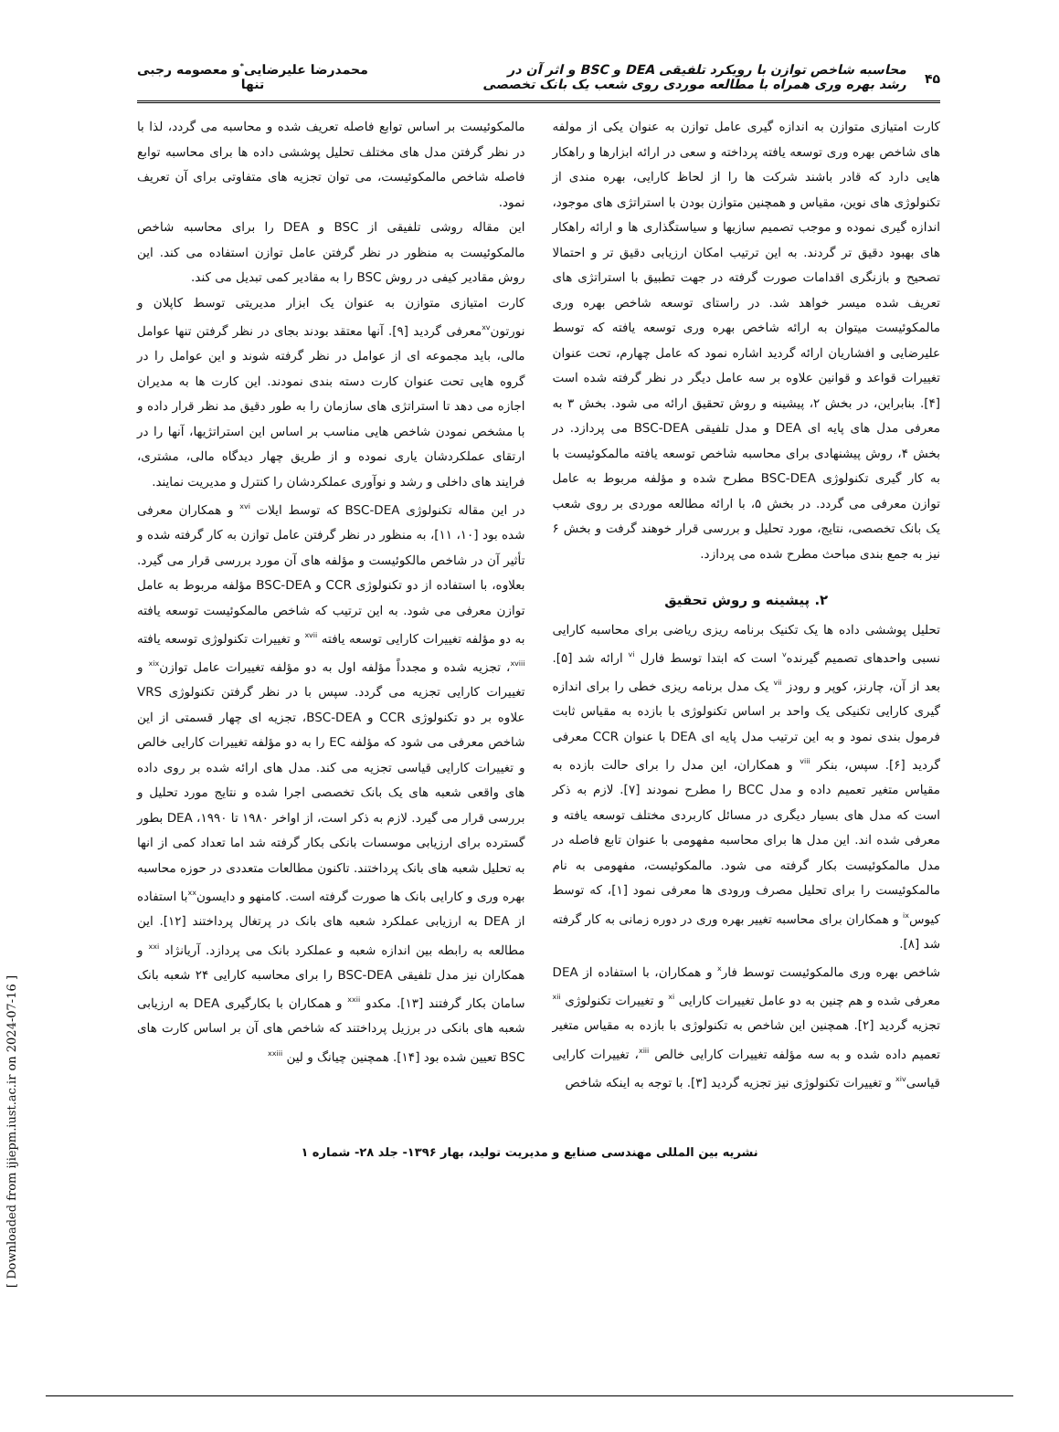۴۵
محاسبه شاخص توازن با رویکرد تلفیقی DEA و BSC و اثر آن در
رشد بهره وری همراه با مطالعه موردی روی شعب یک بانک تخصصی
محمدرضا علیرضایی<sup>*</sup>و معصومه رجبی
تنها
کارت امتیازی متوازن به اندازه گیری عامل توازن به عنوان یکی از مولفه های شاخص بهره وری توسعه یافته پرداخته و سعی در ارائه ابزارها و راهکار هایی دارد که قادر باشند شرکت ها را از لحاظ کارایی، بهره مندی از تکنولوژی های نوین، مقیاس و همچنین متوازن بودن با استراتژی های موجود، اندازه گیری نموده و موجب تصمیم سازیها و سیاستگذاری ها و ارائه راهکار های بهبود دقیق تر گردند. به این ترتیب امکان ارزیابی دقیق تر و احتمالا تصحیح و بازنگری اقدامات صورت گرفته در جهت تطبیق با استراتژی های تعریف شده میسر خواهد شد. در راستای توسعه شاخص بهره وری مالمکوئیست میتوان به ارائه شاخص بهره وری توسعه یافته که توسط علیرضایی و افشاریان ارائه گردید اشاره نمود که عامل چهارم، تحت عنوان تغییرات قواعد و قوانین علاوه بر سه عامل دیگر در نظر گرفته شده است [۴]. بنابراین، در بخش ۲، پیشینه و روش تحقیق ارائه می شود. بخش ۳ به معرفی مدل های پایه ای DEA و مدل تلفیقی BSC-DEA می پردازد. در بخش ۴، روش پیشنهادی برای محاسبه شاخص توسعه یافته مالمکوئیست با به کار گیری تکنولوژی BSC-DEA مطرح شده و مؤلفه مربوط به عامل توازن معرفی می گردد. در بخش ۵، با ارائه مطالعه موردی بر روی شعب یک بانک تخصصی، نتایج، مورد تحلیل و بررسی قرار خوهند گرفت و بخش ۶ نیز به جمع بندی مباحث مطرح شده می پردازد.
۲. پیشینه و روش تحقیق
تحلیل پوششی داده ها یک تکنیک برنامه ریزی ریاضی برای محاسبه کارایی نسبی واحدهای تصمیم گیرنده<sup>v</sup> است که ابتدا توسط فارل <sup>vi</sup> ارائه شد [۵]. بعد از آن، چارنز، کوپر و رودز <sup>vii</sup> یک مدل برنامه ریزی خطی را برای اندازه گیری کارایی تکنیکی یک واحد بر اساس تکنولوژی با بازده به مقیاس ثابت فرمول بندی نمود و به این ترتیب مدل پایه ای DEA با عنوان CCR معرفی گردید [۶]. سپس، بنکر <sup>viii</sup> و همکاران، این مدل را برای حالت بازده به مقیاس متغیر تعمیم داده و مدل BCC را مطرح نمودند [۷]. لازم به ذکر است که مدل های بسیار دیگری در مسائل کاربردی مختلف توسعه یافته و معرفی شده اند. این مدل ها برای محاسبه مفهومی با عنوان تابع فاصله در مدل مالمکوئیست بکار گرفته می شود. مالمکوئیست، مفهومی به نام مالمکوئیست را برای تحلیل مصرف ورودی ها معرفی نمود [۱]، که توسط کیوس<sup>ix</sup> و همکاران برای محاسبه تغییر بهره وری در دوره زمانی به کار گرفته شد [۸].
شاخص بهره وری مالمکوئیست توسط فار<sup>x</sup> و همکاران، با استفاده از DEA معرفی شده و هم چنین به دو عامل تغییرات کارایی <sup>xi</sup> و تغییرات تکنولوژی <sup>xii</sup> تجزیه گردید [۲]. همچنین این شاخص به تکنولوژی با بازده به مقیاس متغیر تعمیم داده شده و به سه مؤلفه تغییرات کارایی خالص <sup>xiii</sup>، تغییرات کارایی قیاسی<sup>xiv</sup> و تغییرات تکنولوژی نیز تجزیه گردید [۳]. با توجه به اینکه شاخص
مالمکوئیست بر اساس توابع فاصله تعریف شده و محاسبه می گردد، لذا با در نظر گرفتن مدل های مختلف تحلیل پوششی داده ها برای محاسبه توابع فاصله شاخص مالمکوئیست، می توان تجزیه های متفاوتی برای آن تعریف نمود.
این مقاله روشی تلفیقی از BSC و DEA را برای محاسبه شاخص مالمکوئیست به منظور در نظر گرفتن عامل توازن استفاده می کند. این روش مقادیر کیفی در روش BSC را به مقادیر کمی تبدیل می کند.
کارت امتیازی متوازن به عنوان یک ابزار مدیریتی توسط کاپلان و نورتون<sup>xv</sup>معرفی گردید [۹]. آنها معتقد بودند بجای در نظر گرفتن تنها عوامل مالی، باید مجموعه ای از عوامل در نظر گرفته شوند و این عوامل را در گروه هایی تحت عنوان کارت دسته بندی نمودند. این کارت ها به مدیران اجازه می دهد تا استراتژی های سازمان را به طور دقیق مد نظر قرار داده و با مشخص نمودن شاخص هایی مناسب بر اساس این استراتژیها، آنها را در ارتقای عملکردشان یاری نموده و از طریق چهار دیدگاه مالی، مشتری، فرایند های داخلی و رشد و نوآوری عملکردشان را کنترل و مدیریت نمایند.
در این مقاله تکنولوژی BSC-DEA که توسط ایلات <sup>xvi</sup> و همکاران معرفی شده بود [۱۰، ۱۱]، به منظور در نظر گرفتن عامل توازن به کار گرفته شده و تأثیر آن در شاخص مالکوئیست و مؤلفه های آن مورد بررسی قرار می گیرد. بعلاوه، با استفاده از دو تکنولوژی CCR و BSC-DEA مؤلفه مربوط به عامل توازن معرفی می شود. به این ترتیب که شاخص مالمکوئیست توسعه یافته به دو مؤلفه تغییرات کارایی توسعه یافته <sup>xvii</sup> و تغییرات تکنولوژی توسعه یافته <sup>xviii</sup>، تجزیه شده و مجدداً مؤلفه اول به دو مؤلفه تغییرات عامل توازن<sup>xix</sup> و تغییرات کارایی تجزیه می گردد. سپس با در نظر گرفتن تکنولوژی VRS علاوه بر دو تکنولوژی CCR و BSC-DEA، تجزیه ای چهار قسمتی از این شاخص معرفی می شود که مؤلفه EC را به دو مؤلفه تغییرات کارایی خالص و تغییرات کارایی قیاسی تجزیه می کند. مدل های ارائه شده بر روی داده های واقعی شعبه های یک بانک تخصصی اجرا شده و نتایج مورد تحلیل و بررسی قرار می گیرد. لازم به ذکر است، از اواخر ۱۹۸۰ تا ۱۹۹۰، DEA بطور گسترده برای ارزیابی موسسات بانکی بکار گرفته شد اما تعداد کمی از انها به تحلیل شعبه های بانک پرداختند. تاکنون مطالعات متعددی در حوزه محاسبه بهره وری و کارایی بانک ها صورت گرفته است. کامنهو و دایسون<sup>xx</sup>با استفاده از DEA به ارزیابی عملکرد شعبه های بانک در پرتغال پرداختند [۱۲]. این مطالعه به رابطه بین اندازه شعبه و عملکرد بانک می پردازد. آریانژاد <sup>xxi</sup> و همکاران نیز مدل تلفیقی BSC-DEA را برای محاسبه کارایی ۲۴ شعبه بانک سامان بکار گرفتند [۱۳]. مکدو <sup>xxii</sup> و همکاران با بکارگیری DEA به ارزیابی شعبه های بانکی در برزیل پرداختند که شاخص های آن بر اساس کارت های BSC تعیین شده بود [۱۴]. همچنین چیانگ و لین <sup>xxiii</sup>
نشریه بین المللی مهندسی صنایع و مدیریت تولید، بهار ۱۳۹۶- جلد ۲۸- شماره ۱
[ Downloaded from ijiepm.iust.ac.ir on 2024-07-16 ]